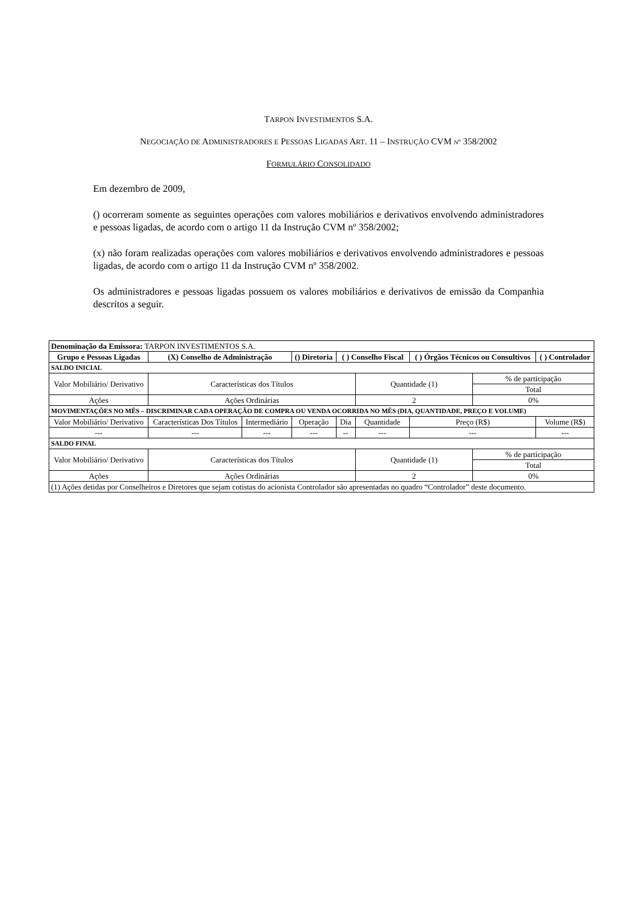TARPON INVESTIMENTOS S.A.
NEGOCIAÇÃO DE ADMINISTRADORES E PESSOAS LIGADAS ART. 11 – INSTRUÇÃO CVM N<sup>o</sup> 358/2002
FORMULÁRIO CONSOLIDADO
Em dezembro de 2009,
() ocorreram somente as seguintes operações com valores mobiliários e derivativos envolvendo administradores e pessoas ligadas, de acordo com o artigo 11 da Instrução CVM nº 358/2002;
(x) não foram realizadas operações com valores mobiliários e derivativos envolvendo administradores e pessoas ligadas, de acordo com o artigo 11 da Instrução CVM nº 358/2002.
Os administradores e pessoas ligadas possuem os valores mobiliários e derivativos de emissão da Companhia descritos a seguir.
| Denominação da Emissora: TARPON INVESTIMENTOS S.A. | | | | | | | | |
| Grupo e Pessoas Ligadas | (X) Conselho de Administração | | () Diretoria | ( ) Conselho Fiscal | | ( ) Órgãos Técnicos ou Consultivos | | ( ) Controlador |
| SALDO INICIAL | | | | | | | | |
| Valor Mobiliário/ Derivativo | Características dos Títulos | | | | Quantidade (1) | | % de participação | |
| | | | | | | | Total | |
| Ações | Ações Ordinárias | | | | 2 | | 0% | |
| MOVIMENTAÇÕES NO MÊS – DISCRIMINAR CADA OPERAÇÃO DE COMPRA OU VENDA OCORRIDA NO MÊS (DIA, QUANTIDADE, PREÇO E VOLUME) | | | | | | | | |
| Valor Mobiliário/ Derivativo | Características Dos Títulos | Intermediário | Operação | Dia | Quantidade | Preço (R$) | | Volume (R$) |
| --- | --- | --- | --- | -- | --- | --- | | --- |
| SALDO FINAL | | | | | | | | |
| Valor Mobiliário/ Derivativo | Características dos Títulos | | | | Quantidade (1) | | % de participação | |
| | | | | | | | Total | |
| Ações | Ações Ordinárias | | | | 2 | | 0% | |
| (1) Ações detidas por Conselheiros e Diretores que sejam cotistas do acionista Controlador são apresentadas no quadro “Controlador” deste documento. | | | | | | | | |